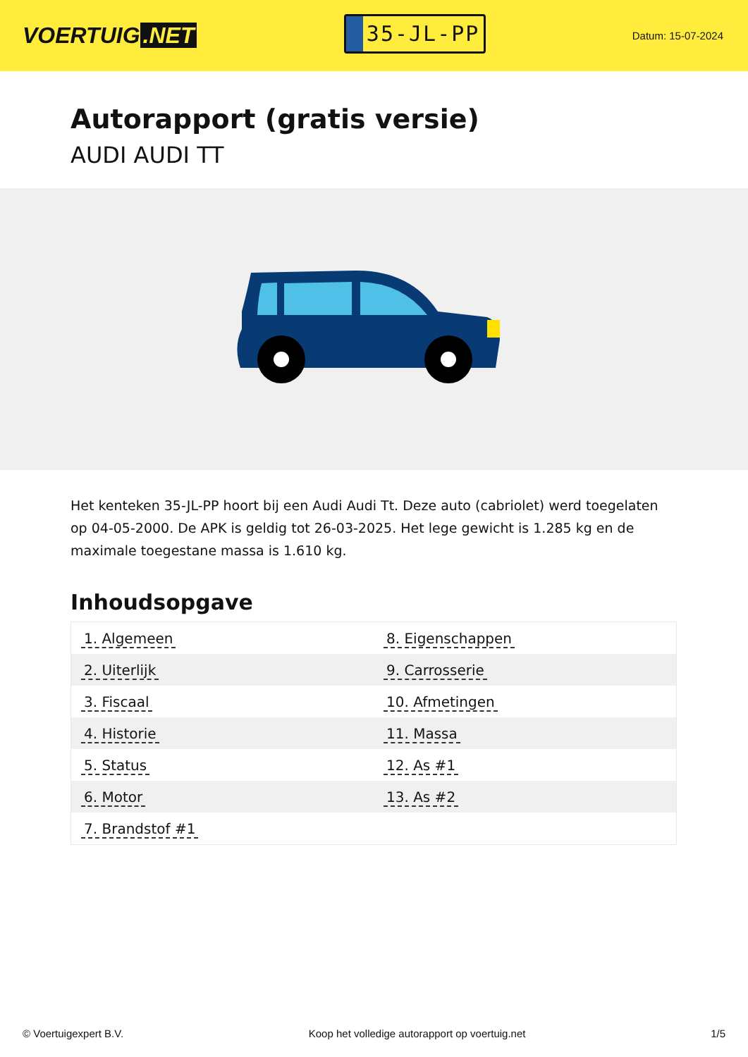VOERTUIG.NET
35-JL-PP
Datum: 15-07-2024
Autorapport (gratis versie)
AUDI AUDI TT
Het kenteken 35-JL-PP hoort bij een Audi Audi Tt. Deze auto (cabriolet) werd toegelaten op 04-05-2000. De APK is geldig tot 26-03-2025. Het lege gewicht is 1.285 kg en de maximale toegestane massa is 1.610 kg.
Inhoudsopgave
| 1. Algemeen | 8. Eigenschappen |
| 2. Uiterlijk | 9. Carrosserie |
| 3. Fiscaal | 10. Afmetingen |
| 4. Historie | 11. Massa |
| 5. Status | 12. As #1 |
| 6. Motor | 13. As #2 |
| 7. Brandstof #1 | |
© Voertuigexpert B.V. Koop het volledige autorapport op voertuig.net 1/5